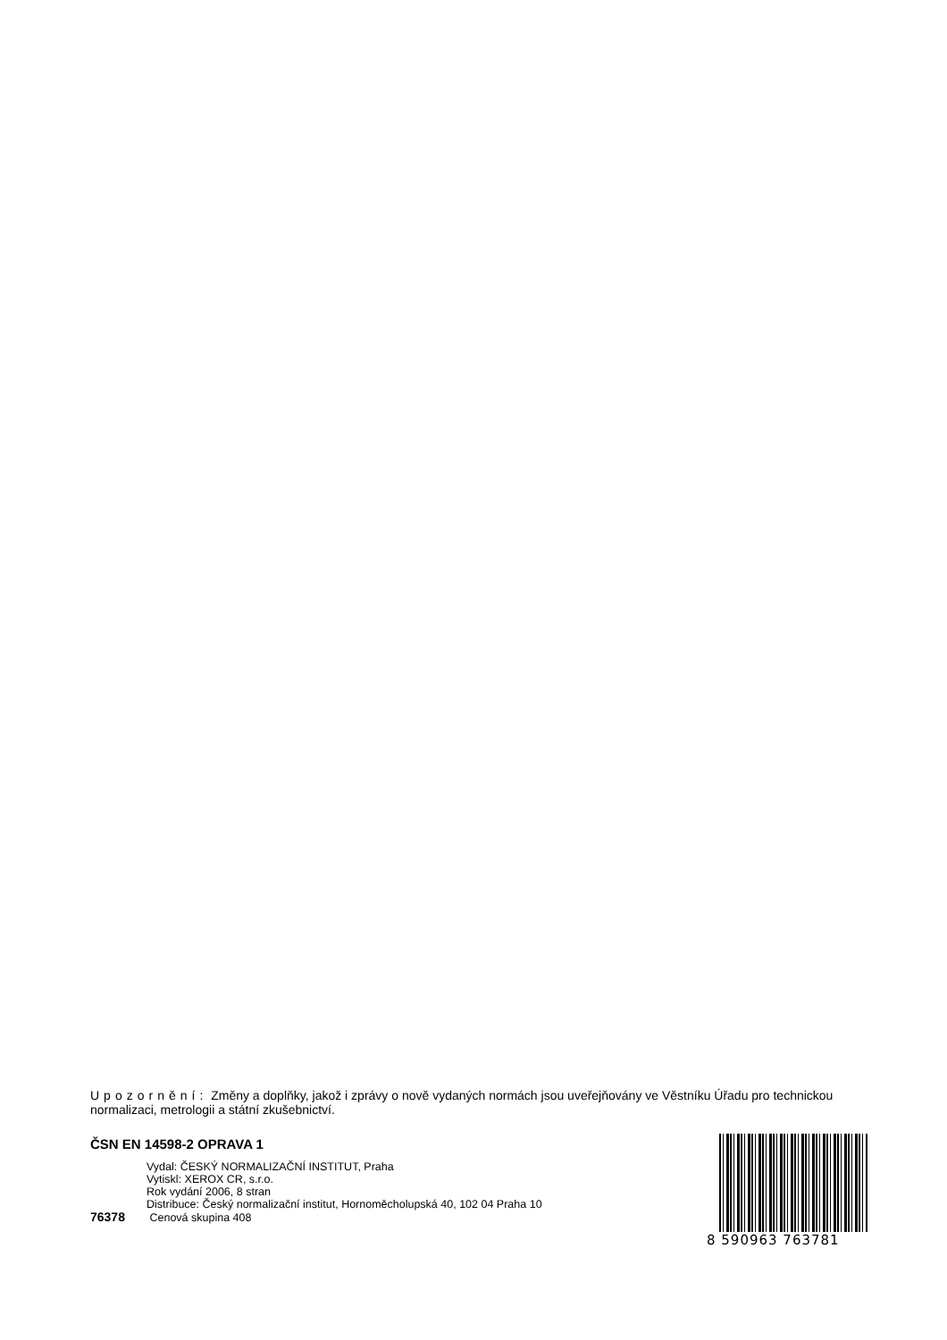Upozornění: Změny a doplňky, jakož i zprávy o nově vydaných normách jsou uveřejňovány ve Věstníku Úřadu pro technickou normalizaci, metrologii a státní zkušebnictví.
ČSN EN 14598-2 OPRAVA 1
Vydal: ČESKÝ NORMALIZAČNÍ INSTITUT, Praha
Vytiskl: XEROX CR, s.r.o.
Rok vydání 2006, 8 stran
Distribuce: Český normalizační institut, Hornoměcholupská 40, 102 04 Praha 10
76378 Cenová skupina 408
8 590963 763781